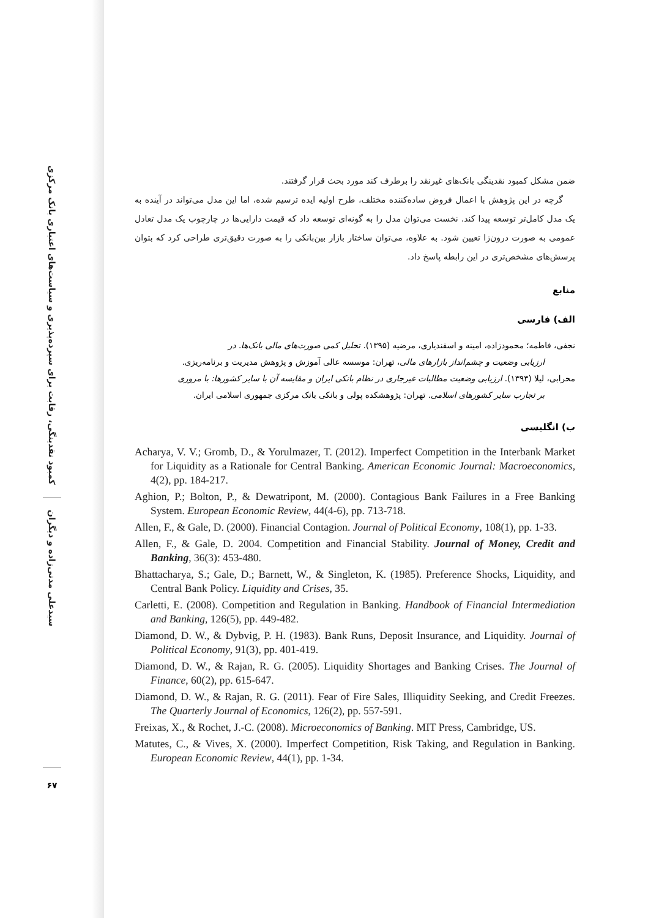کمبود نقدینگی، رقابت برای سپرده‌پذیری و سیاست‌های اعتباری بانک مرکزی
سیدعلی مدنی‌زاده و دیگران
۶۷
ضمن مشکل کمبود نقدینگی بانک‌های غیرنقد را برطرف کند مورد بحث قرار گرفتند.
گرچه در این پژوهش با اعمال فروض ساده‌کننده مختلف، طرح اولیه ایده ترسیم شده، اما این مدل می‌تواند در آینده به یک مدل کامل‌تر توسعه پیدا کند. نخست می‌توان مدل را به گونه‌ای توسعه داد که قیمت دارایی‌ها در چارچوب یک مدل تعادل عمومی به صورت درون‌زا تعیین شود. به علاوه، می‌توان ساختار بازار بین‌بانکی را به صورت دقیق‌تری طراحی کرد که بتوان پرسش‌های مشخص‌تری در این رابطه پاسخ داد.
منابع
الف) فارسی
نجفی، فاطمه؛ محمودزاده، امینه و اسفندیاری، مرضیه (۱۳۹۵). تحلیل کمی صورت‌های مالی بانک‌ها. در
ارزیابی وضعیت و چشم‌انداز بازارهای مالی، تهران: موسسه عالی آموزش و پژوهش مدیریت و برنامه‌ریزی.
محرابی، لیلا (۱۳۹۳). ارزیابی وضعیت مطالبات غیرجاری در نظام بانکی ایران و مقایسه آن با سایر کشورها: با مروری
بر تجارب سایر کشورهای اسلامی. تهران: پژوهشکده پولی و بانکی بانک مرکزی جمهوری اسلامی ایران.
ب) انگلیسی
Acharya, V. V.; Gromb, D., & Yorulmazer, T. (2012). Imperfect Competition in the Interbank Market for Liquidity as a Rationale for Central Banking. American Economic Journal: Macroeconomics, 4(2), pp. 184-217.
Aghion, P.; Bolton, P., & Dewatripont, M. (2000). Contagious Bank Failures in a Free Banking System. European Economic Review, 44(4-6), pp. 713-718.
Allen, F., & Gale, D. (2000). Financial Contagion. Journal of Political Economy, 108(1), pp. 1-33.
Allen, F., & Gale, D. 2004. Competition and Financial Stability. Journal of Money, Credit and Banking, 36(3): 453-480.
Bhattacharya, S.; Gale, D.; Barnett, W., & Singleton, K. (1985). Preference Shocks, Liquidity, and Central Bank Policy. Liquidity and Crises, 35.
Carletti, E. (2008). Competition and Regulation in Banking. Handbook of Financial Intermediation and Banking, 126(5), pp. 449-482.
Diamond, D. W., & Dybvig, P. H. (1983). Bank Runs, Deposit Insurance, and Liquidity. Journal of Political Economy, 91(3), pp. 401-419.
Diamond, D. W., & Rajan, R. G. (2005). Liquidity Shortages and Banking Crises. The Journal of Finance, 60(2), pp. 615-647.
Diamond, D. W., & Rajan, R. G. (2011). Fear of Fire Sales, Illiquidity Seeking, and Credit Freezes. The Quarterly Journal of Economics, 126(2), pp. 557-591.
Freixas, X., & Rochet, J.-C. (2008). Microeconomics of Banking. MIT Press, Cambridge, US.
Matutes, C., & Vives, X. (2000). Imperfect Competition, Risk Taking, and Regulation in Banking. European Economic Review, 44(1), pp. 1-34.